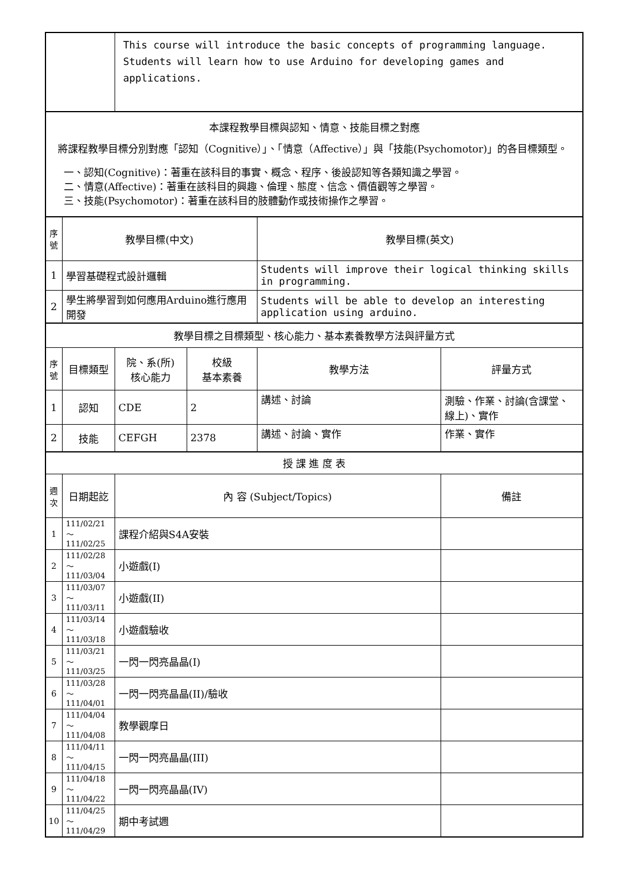| | | This course will introduce the basic concepts of programming language. Students will learn how to use Arduino for developing games and applications. | | | |
| 本課程教學目標與認知、情意、技能目標之對應 將課程教學目標分別對應「認知（Cognitive）」、「情意（Affective）」與「技能(Psychomotor)」的各目標類型。 一、認知(Cognitive)：著重在該科目的事實、概念、程序、後設認知等各類知識之學習。 二、情意(Affective)：著重在該科目的興趣、倫理、態度、信念、價值觀等之學習。 三、技能(Psychomotor)：著重在該科目的肢體動作或技術操作之學習。 | | | | | |
| 序 號 | 教學目標(中文) | | | 教學目標(英文) | |
| 1 | 學習基礎程式設計邏輯 | | | Students will improve their logical thinking skills in programming. | |
| 2 | 學生將學習到如何應用Arduino進行應用開發 | | | Students will be able to develop an interesting application using arduino. | |
| 教學目標之目標類型、核心能力、基本素養教學方法與評量方式 | | | | | |
| 序 號 | 目標類型 | 院、系(所) 核心能力 | 校級 基本素養 | 教學方法 | 評量方式 |
| 1 | 認知 | CDE | 2 | 講述、討論 | 測驗、作業、討論(含課堂、線上)、實作 |
| 2 | 技能 | CEFGH | 2378 | 講述、討論、實作 | 作業、實作 |
| 授 課 進 度 表 | | | | | |
| 週 次 | 日期起訖 | 內 容 (Subject/Topics) | | | 備註 |
| 1 | 111/02/21～ 111/02/25 | 課程介紹與S4A安裝 | | | |
| 2 | 111/02/28～ 111/03/04 | 小遊戲(I) | | | |
| 3 | 111/03/07～ 111/03/11 | 小遊戲(II) | | | |
| 4 | 111/03/14～ 111/03/18 | 小遊戲驗收 | | | |
| 5 | 111/03/21～ 111/03/25 | 一閃一閃亮晶晶(I) | | | |
| 6 | 111/03/28～ 111/04/01 | 一閃一閃亮晶晶(II)/驗收 | | | |
| 7 | 111/04/04～ 111/04/08 | 教學觀摩日 | | | |
| 8 | 111/04/11～ 111/04/15 | 一閃一閃亮晶晶(III) | | | |
| 9 | 111/04/18～ 111/04/22 | 一閃一閃亮晶晶(IV) | | | |
| 10 | 111/04/25～ 111/04/29 | 期中考試週 | | | |